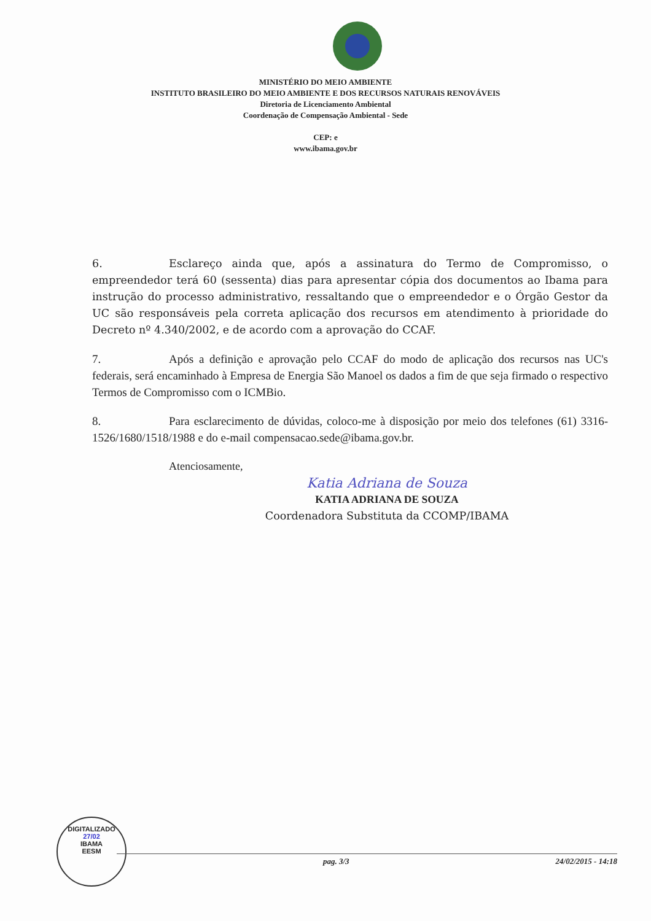MINISTÉRIO DO MEIO AMBIENTE
INSTITUTO BRASILEIRO DO MEIO AMBIENTE E DOS RECURSOS NATURAIS RENOVÁVEIS
Diretoria de Licenciamento Ambiental
Coordenação de Compensação Ambiental - Sede
CEP: e
www.ibama.gov.br
6. Esclareço ainda que, após a assinatura do Termo de Compromisso, o empreendedor terá 60 (sessenta) dias para apresentar cópia dos documentos ao Ibama para instrução do processo administrativo, ressaltando que o empreendedor e o Órgão Gestor da UC são responsáveis pela correta aplicação dos recursos em atendimento à prioridade do Decreto nº 4.340/2002, e de acordo com a aprovação do CCAF.
7. Após a definição e aprovação pelo CCAF do modo de aplicação dos recursos nas UC's federais, será encaminhado à Empresa de Energia São Manoel os dados a fim de que seja firmado o respectivo Termos de Compromisso com o ICMBio.
8. Para esclarecimento de dúvidas, coloco-me à disposição por meio dos telefones (61) 3316-1526/1680/1518/1988 e do e-mail compensacao.sede@ibama.gov.br.
Atenciosamente,
Katia Adriana de Souza
KATIA ADRIANA DE SOUZA
Coordenadora Substituta da CCOMP/IBAMA
DIGITALIZADO
27/02
IBAMA
EESM
pag. 3/3 24/02/2015 - 14:18